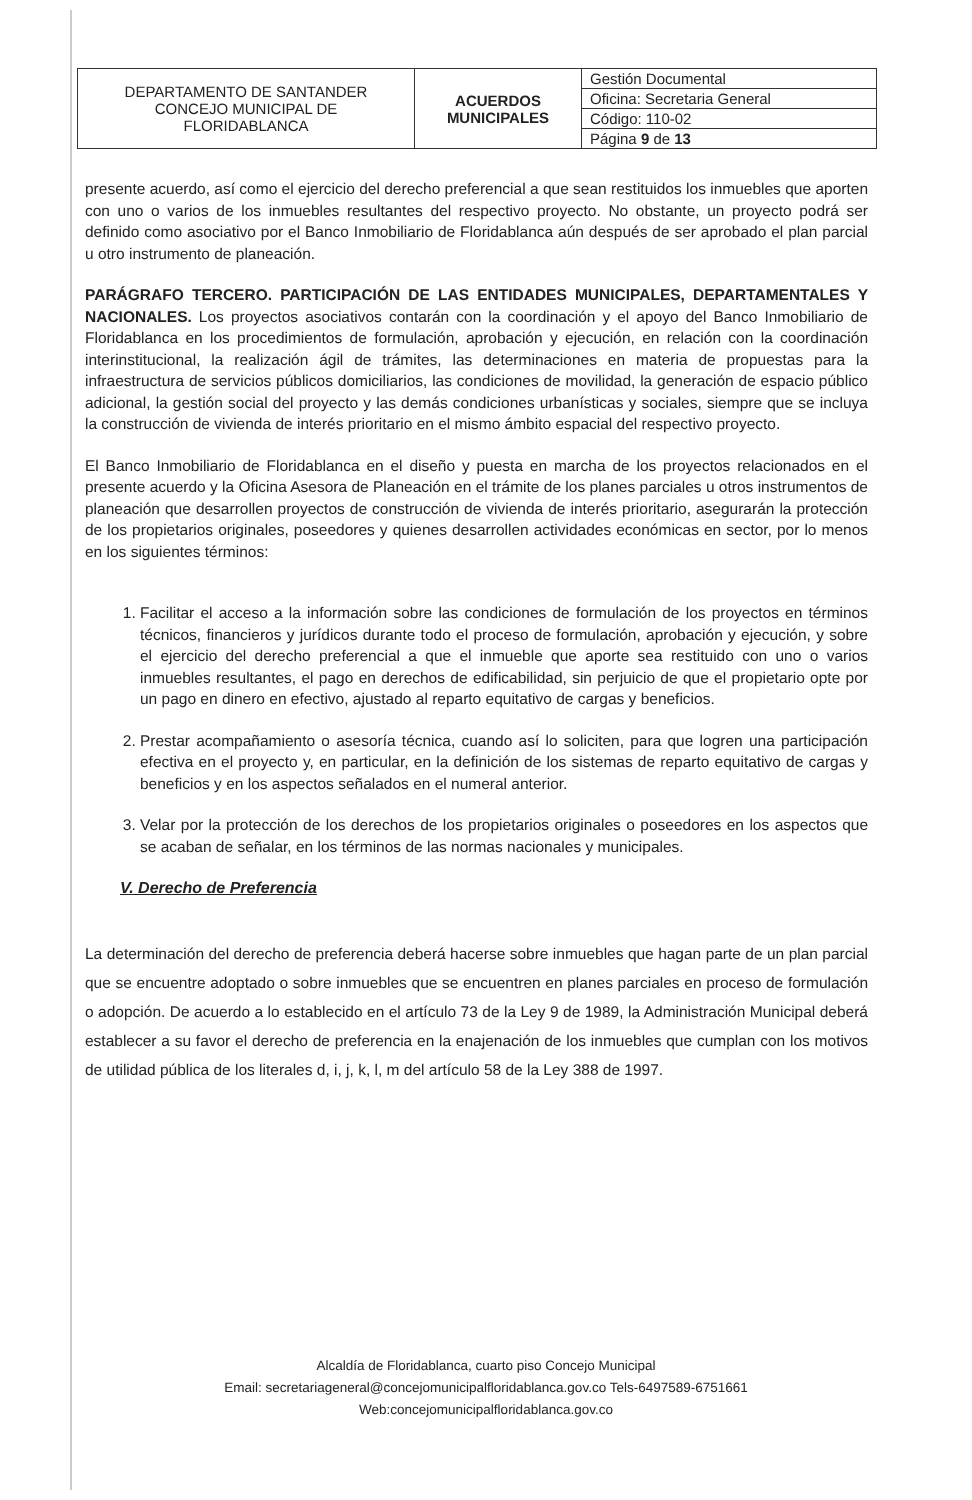| DEPARTAMENTO DE SANTANDER CONCEJO MUNICIPAL DE FLORIDABLANCA | ACUERDOS MUNICIPALES | Gestión Documental |
| | | Oficina: Secretaria General |
| | | Código: 110-02 |
| | | Página 9 de 13 |
presente acuerdo, así como el ejercicio del derecho preferencial a que sean restituidos los inmuebles que aporten con uno o varios de los inmuebles resultantes del respectivo proyecto. No obstante, un proyecto podrá ser definido como asociativo por el Banco Inmobiliario de Floridablanca aún después de ser aprobado el plan parcial u otro instrumento de planeación.
PARÁGRAFO TERCERO. PARTICIPACIÓN DE LAS ENTIDADES MUNICIPALES, DEPARTAMENTALES Y NACIONALES. Los proyectos asociativos contarán con la coordinación y el apoyo del Banco Inmobiliario de Floridablanca en los procedimientos de formulación, aprobación y ejecución, en relación con la coordinación interinstitucional, la realización ágil de trámites, las determinaciones en materia de propuestas para la infraestructura de servicios públicos domiciliarios, las condiciones de movilidad, la generación de espacio público adicional, la gestión social del proyecto y las demás condiciones urbanísticas y sociales, siempre que se incluya la construcción de vivienda de interés prioritario en el mismo ámbito espacial del respectivo proyecto.
El Banco Inmobiliario de Floridablanca en el diseño y puesta en marcha de los proyectos relacionados en el presente acuerdo y la Oficina Asesora de Planeación en el trámite de los planes parciales u otros instrumentos de planeación que desarrollen proyectos de construcción de vivienda de interés prioritario, asegurarán la protección de los propietarios originales, poseedores y quienes desarrollen actividades económicas en sector, por lo menos en los siguientes términos:
1. Facilitar el acceso a la información sobre las condiciones de formulación de los proyectos en términos técnicos, financieros y jurídicos durante todo el proceso de formulación, aprobación y ejecución, y sobre el ejercicio del derecho preferencial a que el inmueble que aporte sea restituido con uno o varios inmuebles resultantes, el pago en derechos de edificabilidad, sin perjuicio de que el propietario opte por un pago en dinero en efectivo, ajustado al reparto equitativo de cargas y beneficios.
2. Prestar acompañamiento o asesoría técnica, cuando así lo soliciten, para que logren una participación efectiva en el proyecto y, en particular, en la definición de los sistemas de reparto equitativo de cargas y beneficios y en los aspectos señalados en el numeral anterior.
3. Velar por la protección de los derechos de los propietarios originales o poseedores en los aspectos que se acaban de señalar, en los términos de las normas nacionales y municipales.
V. Derecho de Preferencia
La determinación del derecho de preferencia deberá hacerse sobre inmuebles que hagan parte de un plan parcial que se encuentre adoptado o sobre inmuebles que se encuentren en planes parciales en proceso de formulación o adopción. De acuerdo a lo establecido en el artículo 73 de la Ley 9 de 1989, la Administración Municipal deberá establecer a su favor el derecho de preferencia en la enajenación de los inmuebles que cumplan con los motivos de utilidad pública de los literales d, i, j, k, l, m del artículo 58 de la Ley 388 de 1997.
Alcaldía de Floridablanca, cuarto piso Concejo Municipal
Email: secretariageneral@concejomunicipalfloridablanca.gov.co Tels-6497589-6751661
Web:concejomunicipalfloridablanca.gov.co